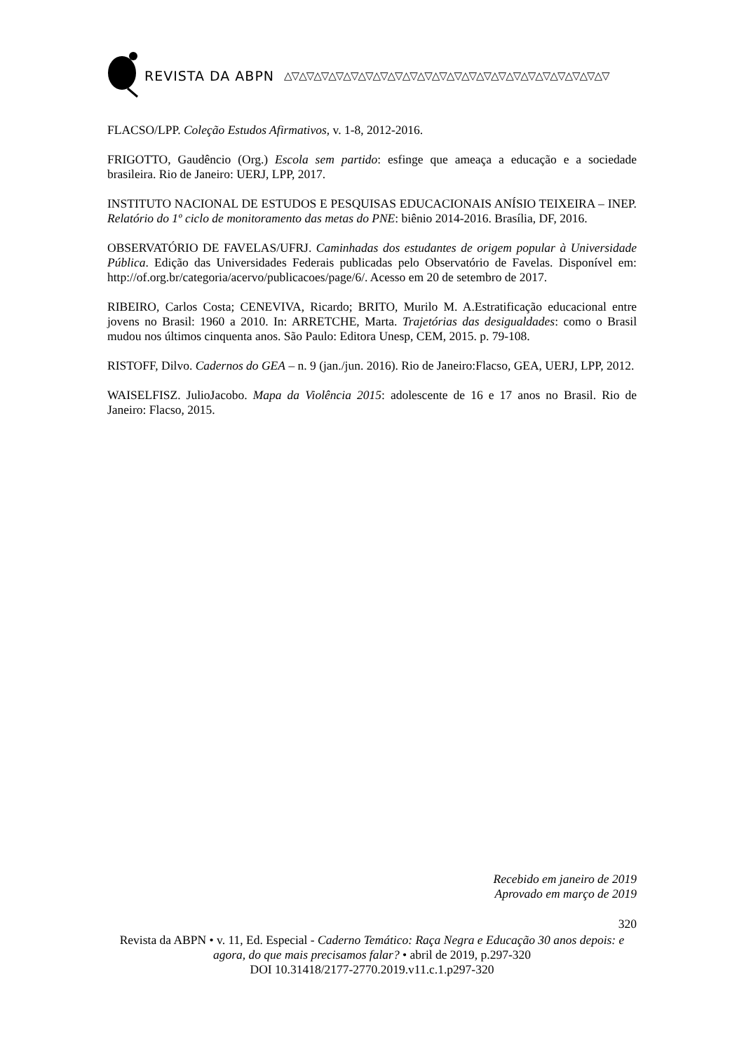REVISTA DA ABPN △▽△▽△▽△▽△▽△▽△▽△▽△▽△▽△▽△▽△▽△▽△▽△▽△▽△▽△▽△▽△▽△▽
FLACSO/LPP. Coleção Estudos Afirmativos, v. 1-8, 2012-2016.
FRIGOTTO, Gaudêncio (Org.) Escola sem partido: esfinge que ameaça a educação e a sociedade brasileira. Rio de Janeiro: UERJ, LPP, 2017.
INSTITUTO NACIONAL DE ESTUDOS E PESQUISAS EDUCACIONAIS ANÍSIO TEIXEIRA – INEP. Relatório do 1º ciclo de monitoramento das metas do PNE: biênio 2014-2016. Brasília, DF, 2016.
OBSERVATÓRIO DE FAVELAS/UFRJ. Caminhadas dos estudantes de origem popular à Universidade Pública. Edição das Universidades Federais publicadas pelo Observatório de Favelas. Disponível em: http://of.org.br/categoria/acervo/publicacoes/page/6/. Acesso em 20 de setembro de 2017.
RIBEIRO, Carlos Costa; CENEVIVA, Ricardo; BRITO, Murilo M. A.Estratificação educacional entre jovens no Brasil: 1960 a 2010. In: ARRETCHE, Marta. Trajetórias das desigualdades: como o Brasil mudou nos últimos cinquenta anos. São Paulo: Editora Unesp, CEM, 2015. p. 79-108.
RISTOFF, Dilvo. Cadernos do GEA – n. 9 (jan./jun. 2016). Rio de Janeiro:Flacso, GEA, UERJ, LPP, 2012.
WAISELFISZ. JulioJacobo. Mapa da Violência 2015: adolescente de 16 e 17 anos no Brasil. Rio de Janeiro: Flacso, 2015.
Recebido em janeiro de 2019
Aprovado em março de 2019
320
Revista da ABPN • v. 11, Ed. Especial - Caderno Temático: Raça Negra e Educação 30 anos depois: e agora, do que mais precisamos falar? • abril de 2019, p.297-320
DOI 10.31418/2177-2770.2019.v11.c.1.p297-320